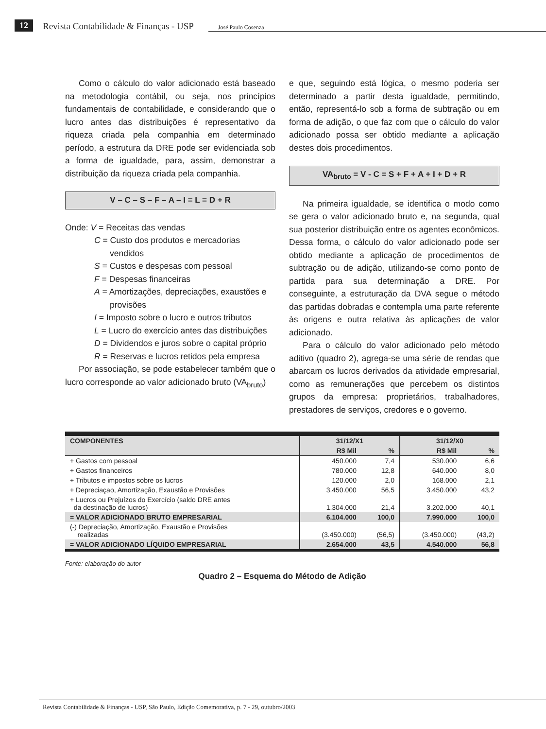12 Revista Contabilidade & Finanças - USP José Paulo Cosenza
Como o cálculo do valor adicionado está baseado na metodologia contábil, ou seja, nos princípios fundamentais de contabilidade, e considerando que o lucro antes das distribuições é representativo da riqueza criada pela companhia em determinado período, a estrutura da DRE pode ser evidenciada sob a forma de igualdade, para, assim, demonstrar a distribuição da riqueza criada pela companhia.
V – C – S – F – A – I = L = D + R
Onde: V = Receitas das vendas
C = Custo dos produtos e mercadorias vendidos
S = Custos e despesas com pessoal
F = Despesas financeiras
A = Amortizações, depreciações, exaustões e provisões
I = Imposto sobre o lucro e outros tributos
L = Lucro do exercício antes das distribuições
D = Dividendos e juros sobre o capital próprio
R = Reservas e lucros retidos pela empresa
Por associação, se pode estabelecer também que o lucro corresponde ao valor adicionado bruto (VA<sub>bruto</sub>)
e que, seguindo está lógica, o mesmo poderia ser determinado a partir desta igualdade, permitindo, então, representá-lo sob a forma de subtração ou em forma de adição, o que faz com que o cálculo do valor adicionado possa ser obtido mediante a aplicação destes dois procedimentos.
VA<sub>bruto</sub> = V - C = S + F + A + I + D + R
Na primeira igualdade, se identifica o modo como se gera o valor adicionado bruto e, na segunda, qual sua posterior distribuição entre os agentes econômicos. Dessa forma, o cálculo do valor adicionado pode ser obtido mediante a aplicação de procedimentos de subtração ou de adição, utilizando-se como ponto de partida para sua determinação a DRE. Por conseguinte, a estruturação da DVA segue o método das partidas dobradas e contempla uma parte referente às origens e outra relativa às aplicações de valor adicionado.
Para o cálculo do valor adicionado pelo método aditivo (quadro 2), agrega-se uma série de rendas que abarcam os lucros derivados da atividade empresarial, como as remunerações que percebem os distintos grupos da empresa: proprietários, trabalhadores, prestadores de serviços, credores e o governo.
| COMPONENTES | 31/12/X1 | | 31/12/X0 | |
| --- | --- | --- | --- | --- |
| | R$ Mil | % | R$ Mil | % |
| + Gastos com pessoal | 450.000 | 7,4 | 530.000 | 6,6 |
| + Gastos financeiros | 780.000 | 12,8 | 640.000 | 8,0 |
| + Tributos e impostos sobre os lucros | 120.000 | 2,0 | 168.000 | 2,1 |
| + Depreciaçao, Amortização, Exaustão e Provisões | 3.450.000 | 56,5 | 3.450.000 | 43,2 |
| + Lucros ou Prejuízos do Exercício (saldo DRE antes da destinação de lucros) | 1.304.000 | 21,4 | 3.202.000 | 40,1 |
| = VALOR ADICIONADO BRUTO EMPRESARIAL | 6.104.000 | 100,0 | 7.990.000 | 100,0 |
| (-) Depreciação, Amortização, Exaustão e Provisões realizadas | (3.450.000) | (56,5) | (3.450.000) | (43,2) |
| = VALOR ADICIONADO LÍQUIDO EMPRESARIAL | 2.654.000 | 43,5 | 4.540.000 | 56,8 |
Fonte: elaboração do autor
Quadro 2 – Esquema do Método de Adição
Revista Contabilidade & Finanças - USP, São Paulo, Edição Comemorativa, p. 7 - 29, outubro/2003